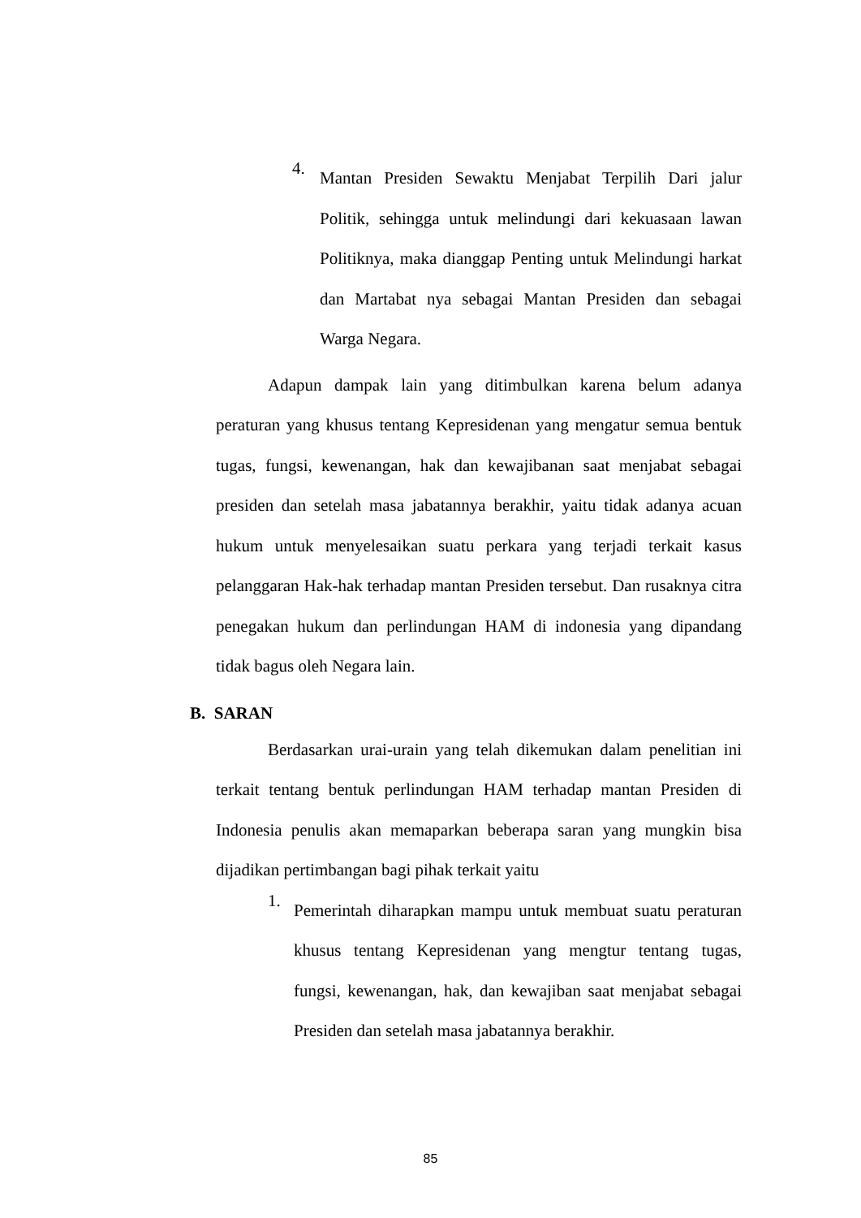4.
Mantan Presiden Sewaktu Menjabat Terpilih Dari jalur Politik, sehingga untuk melindungi dari kekuasaan lawan Politiknya, maka dianggap Penting untuk Melindungi harkat dan Martabat nya sebagai Mantan Presiden dan sebagai Warga Negara.
Adapun dampak lain yang ditimbulkan karena belum adanya peraturan yang khusus tentang Kepresidenan yang mengatur semua bentuk tugas, fungsi, kewenangan, hak dan kewajibanan saat menjabat sebagai presiden dan setelah masa jabatannya berakhir, yaitu tidak adanya acuan hukum untuk menyelesaikan suatu perkara yang terjadi terkait kasus pelanggaran Hak-hak terhadap mantan Presiden tersebut. Dan rusaknya citra penegakan hukum dan perlindungan HAM di indonesia yang dipandang tidak bagus oleh Negara lain.
B. SARAN
Berdasarkan urai-urain yang telah dikemukan dalam penelitian ini terkait tentang bentuk perlindungan HAM terhadap mantan Presiden di Indonesia penulis akan memaparkan beberapa saran yang mungkin bisa dijadikan pertimbangan bagi pihak terkait yaitu
1.
Pemerintah diharapkan mampu untuk membuat suatu peraturan khusus tentang Kepresidenan yang mengtur tentang tugas, fungsi, kewenangan, hak, dan kewajiban saat menjabat sebagai Presiden dan setelah masa jabatannya berakhir.
85